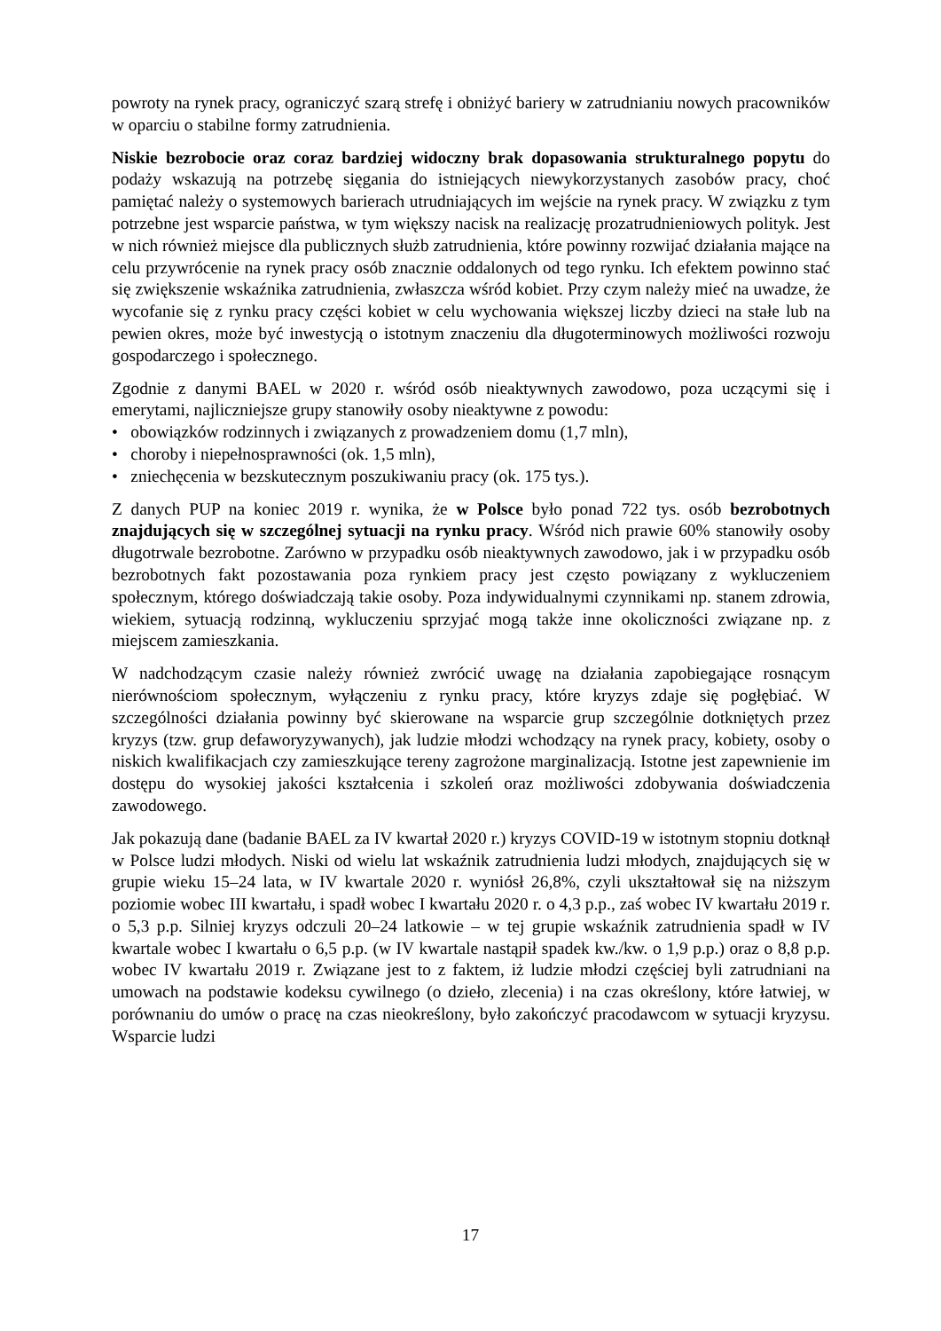powroty na rynek pracy, ograniczyć szarą strefę i obniżyć bariery w zatrudnianiu nowych pracowników w oparciu o stabilne formy zatrudnienia.
Niskie bezrobocie oraz coraz bardziej widoczny brak dopasowania strukturalnego popytu do podaży wskazują na potrzebę sięgania do istniejących niewykorzystanych zasobów pracy, choć pamiętać należy o systemowych barierach utrudniających im wejście na rynek pracy. W związku z tym potrzebne jest wsparcie państwa, w tym większy nacisk na realizację prozatrudnieniowych polityk. Jest w nich również miejsce dla publicznych służb zatrudnienia, które powinny rozwijać działania mające na celu przywrócenie na rynek pracy osób znacznie oddalonych od tego rynku. Ich efektem powinno stać się zwiększenie wskaźnika zatrudnienia, zwłaszcza wśród kobiet. Przy czym należy mieć na uwadze, że wycofanie się z rynku pracy części kobiet w celu wychowania większej liczby dzieci na stałe lub na pewien okres, może być inwestycją o istotnym znaczeniu dla długoterminowych możliwości rozwoju gospodarczego i społecznego.
Zgodnie z danymi BAEL w 2020 r. wśród osób nieaktywnych zawodowo, poza uczącymi się i emerytami, najliczniejsze grupy stanowiły osoby nieaktywne z powodu:
• obowiązków rodzinnych i związanych z prowadzeniem domu (1,7 mln),
• choroby i niepełnosprawności (ok. 1,5 mln),
• zniechęcenia w bezskutecznym poszukiwaniu pracy (ok. 175 tys.).
Z danych PUP na koniec 2019 r. wynika, że w Polsce było ponad 722 tys. osób bezrobotnych znajdujących się w szczególnej sytuacji na rynku pracy. Wśród nich prawie 60% stanowiły osoby długotrwale bezrobotne. Zarówno w przypadku osób nieaktywnych zawodowo, jak i w przypadku osób bezrobotnych fakt pozostawania poza rynkiem pracy jest często powiązany z wykluczeniem społecznym, którego doświadczają takie osoby. Poza indywidualnymi czynnikami np. stanem zdrowia, wiekiem, sytuacją rodzinną, wykluczeniu sprzyjać mogą także inne okoliczności związane np. z miejscem zamieszkania.
W nadchodzącym czasie należy również zwrócić uwagę na działania zapobiegające rosnącym nierównościom społecznym, wyłączeniu z rynku pracy, które kryzys zdaje się pogłębiać. W szczególności działania powinny być skierowane na wsparcie grup szczególnie dotkniętych przez kryzys (tzw. grup defaworyzywanych), jak ludzie młodzi wchodzący na rynek pracy, kobiety, osoby o niskich kwalifikacjach czy zamieszkujące tereny zagrożone marginalizacją. Istotne jest zapewnienie im dostępu do wysokiej jakości kształcenia i szkoleń oraz możliwości zdobywania doświadczenia zawodowego.
Jak pokazują dane (badanie BAEL za IV kwartał 2020 r.) kryzys COVID-19 w istotnym stopniu dotknął w Polsce ludzi młodych. Niski od wielu lat wskaźnik zatrudnienia ludzi młodych, znajdujących się w grupie wieku 15–24 lata, w IV kwartale 2020 r. wyniósł 26,8%, czyli ukształtował się na niższym poziomie wobec III kwartału, i spadł wobec I kwartału 2020 r. o 4,3 p.p., zaś wobec IV kwartału 2019 r. o 5,3 p.p. Silniej kryzys odczuli 20–24 latkowie – w tej grupie wskaźnik zatrudnienia spadł w IV kwartale wobec I kwartału o 6,5 p.p. (w IV kwartale nastąpił spadek kw./kw. o 1,9 p.p.) oraz o 8,8 p.p. wobec IV kwartału 2019 r. Związane jest to z faktem, iż ludzie młodzi częściej byli zatrudniani na umowach na podstawie kodeksu cywilnego (o dzieło, zlecenia) i na czas określony, które łatwiej, w porównaniu do umów o pracę na czas nieokreślony, było zakończyć pracodawcom w sytuacji kryzysu. Wsparcie ludzi
17